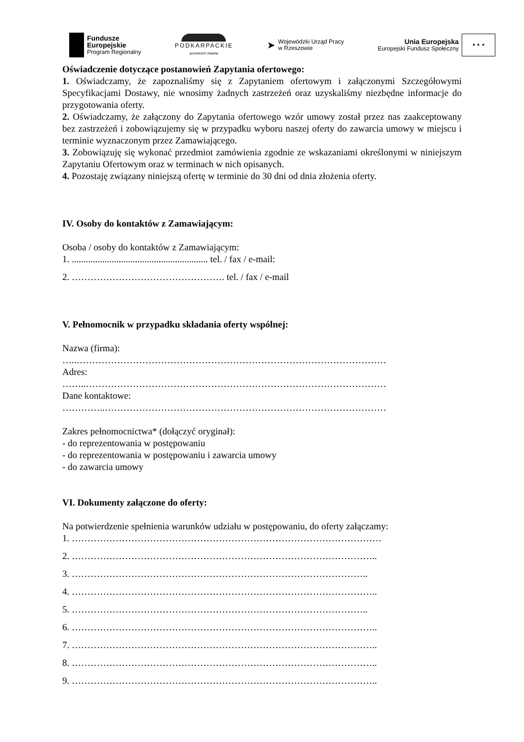Fundusze
Europejskie
Program Regionalny
PODKARPACKIE
przestrzeń otwarta
➤
Wojewódzki Urząd Pracy
w Rzeszowie
Unia Europejska
Europejski Fundusz Społeczny
★ ★ ★
Oświadczenie dotyczące postanowień Zapytania ofertowego:
1. Oświadczamy, że zapoznaliśmy się z Zapytaniem ofertowym i załączonymi Szczegółowymi Specyfikacjami Dostawy, nie wnosimy żadnych zastrzeżeń oraz uzyskaliśmy niezbędne informacje do przygotowania oferty.
2. Oświadczamy, że załączony do Zapytania ofertowego wzór umowy został przez nas zaakceptowany bez zastrzeżeń i zobowiązujemy się w przypadku wyboru naszej oferty do zawarcia umowy w miejscu i terminie wyznaczonym przez Zamawiającego.
3. Zobowiązuję się wykonać przedmiot zamówienia zgodnie ze wskazaniami określonymi w niniejszym Zapytaniu Ofertowym oraz w terminach w nich opisanych.
4. Pozostaję związany niniejszą ofertę w terminie do 30 dni od dnia złożenia oferty.
IV. Osoby do kontaktów z Zamawiającym:
Osoba / osoby do kontaktów z Zamawiającym:
1. .......................................................... tel. / fax / e-mail:
2. …………………………………………. tel. / fax / e-mail
V. Pełnomocnik w przypadku składania oferty wspólnej:
Nazwa (firma):
…..………………………………………………………………………………………
Adres:
……..……………………………………………………………………………………
Dane kontaktowe:
…………..………………………………………………………………………………
Zakres pełnomocnictwa* (dołączyć oryginał):
- do reprezentowania w postępowaniu
- do reprezentowania w postępowaniu i zawarcia umowy
- do zawarcia umowy
VI. Dokumenty załączone do oferty:
Na potwierdzenie spełnienia warunków udziału w postępowaniu, do oferty załączamy:
1. ………………………………………………………………………………………
2. ……………………………………………………………………………………..
3. …………………………………………………………………………………..
4. ……………………………………………………………………………………..
5. …………………………………………………………………………………..
6. ……………………………………………………………………………………..
7. ……………………………………………………………………………………..
8. ……………………………………………………………………………………..
9. ……………………………………………………………………………………..